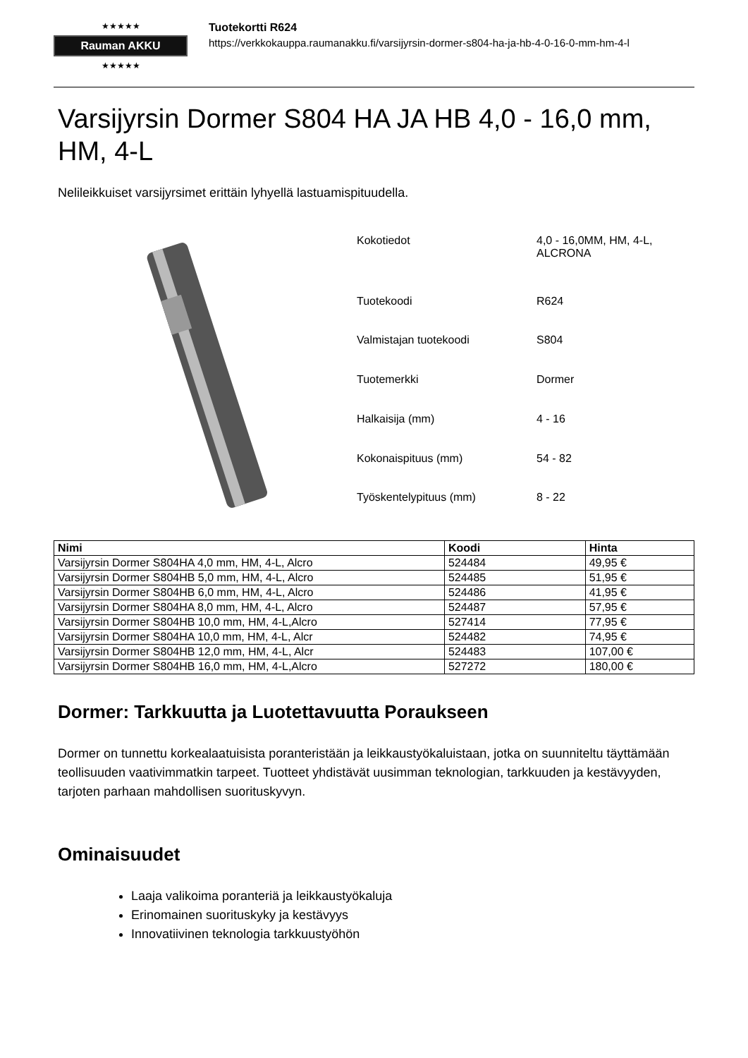★★★★★
Rauman AKKU
★★★★★
Tuotekortti R624
https://verkkokauppa.raumanakku.fi/varsijyrsin-dormer-s804-ha-ja-hb-4-0-16-0-mm-hm-4-l
Varsijyrsin Dormer S804 HA JA HB 4,0 - 16,0 mm, HM, 4-L
Nelileikkuiset varsijyrsimet erittäin lyhyellä lastuamispituudella.
| Kokotiedot | 4,0 - 16,0MM, HM, 4-L, ALCRONA |
| Tuotekoodi | R624 |
| Valmistajan tuotekoodi | S804 |
| Tuotemerkki | Dormer |
| Halkaisija (mm) | 4 - 16 |
| Kokonaispituus (mm) | 54 - 82 |
| Työskentelypituus (mm) | 8 - 22 |
| Nimi | Koodi | Hinta |
| --- | --- | --- |
| Varsijyrsin Dormer S804HA 4,0 mm, HM, 4-L, Alcro | 524484 | 49,95 € |
| Varsijyrsin Dormer S804HB 5,0 mm, HM, 4-L, Alcro | 524485 | 51,95 € |
| Varsijyrsin Dormer S804HB 6,0 mm, HM, 4-L, Alcro | 524486 | 41,95 € |
| Varsijyrsin Dormer S804HA 8,0 mm, HM, 4-L, Alcro | 524487 | 57,95 € |
| Varsijyrsin Dormer S804HB 10,0 mm, HM, 4-L,Alcro | 527414 | 77,95 € |
| Varsijyrsin Dormer S804HA 10,0 mm, HM, 4-L, Alcr | 524482 | 74,95 € |
| Varsijyrsin Dormer S804HB 12,0 mm, HM, 4-L, Alcr | 524483 | 107,00 € |
| Varsijyrsin Dormer S804HB 16,0 mm, HM, 4-L,Alcro | 527272 | 180,00 € |
Dormer: Tarkkuutta ja Luotettavuutta Poraukseen
Dormer on tunnettu korkealaatuisista poranteristään ja leikkaustyökaluistaan, jotka on suunniteltu täyttämään teollisuuden vaativimmatkin tarpeet. Tuotteet yhdistävät uusimman teknologian, tarkkuuden ja kestävyyden, tarjoten parhaan mahdollisen suorituskyvyn.
Ominaisuudet
Laaja valikoima poranteriä ja leikkaustyökaluja
Erinomainen suorituskyky ja kestävyys
Innovatiivinen teknologia tarkkuustyöhön